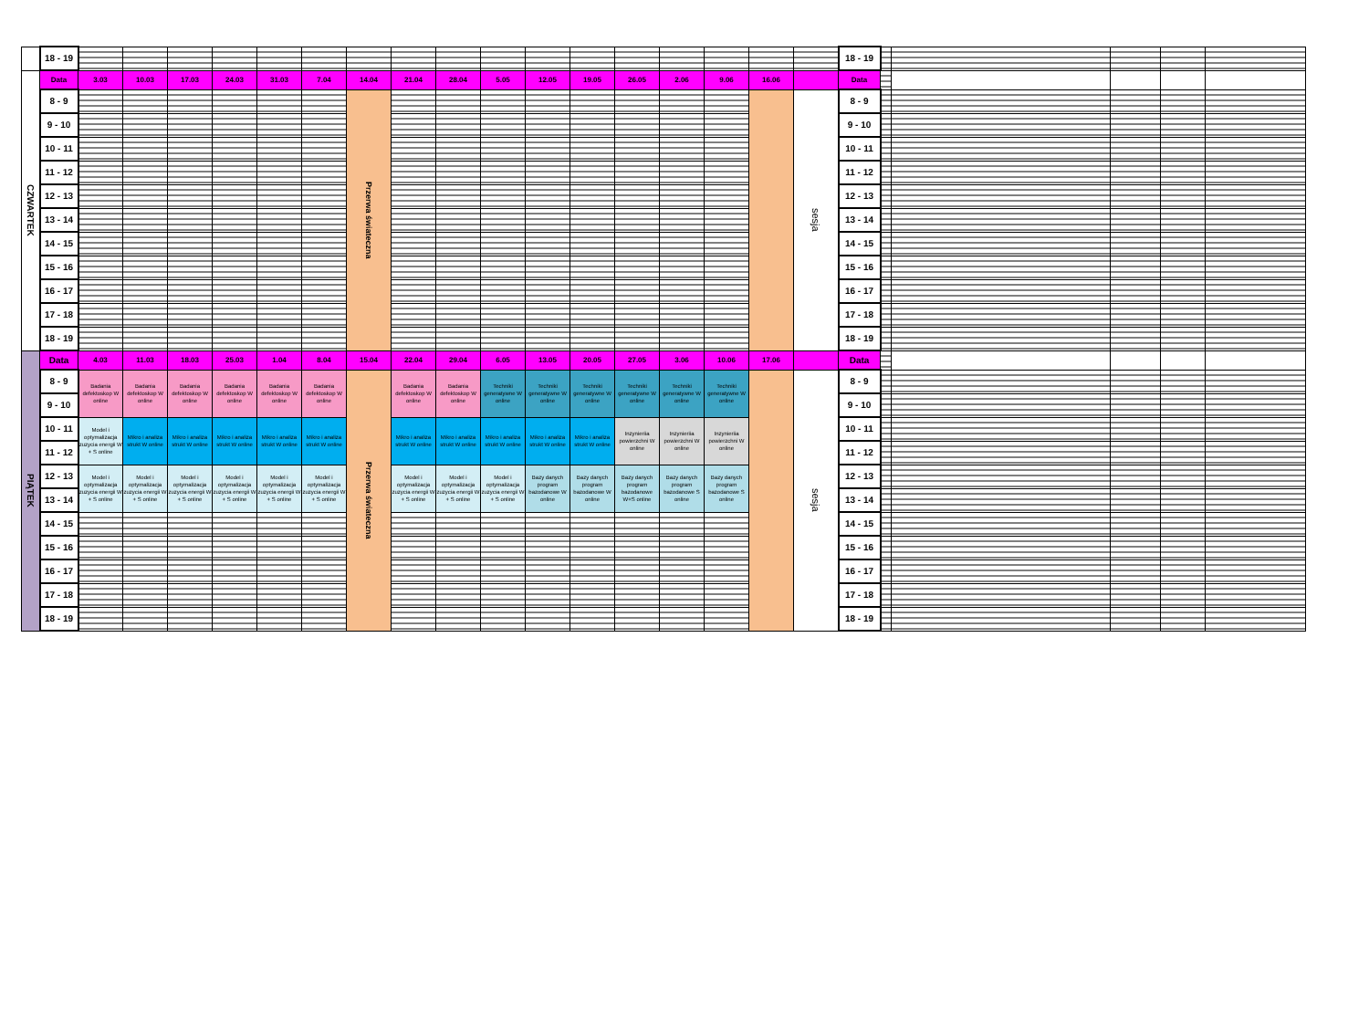| | 18 - 19 | | | | | | | | | | | | | | | | | | 18 - 19 | | | | | |
| CZWARTEK | Data | 3.03 | 10.03 | 17.03 | 24.03 | 31.03 | 7.04 | 14.04 | 21.04 | 28.04 | 5.05 | 12.05 | 19.05 | 26.05 | 2.06 | 9.06 | 16.06 | | Data | | | | | |
| | 8 - 9 | | | | | | | Przerwa świateczna | | | | | | | | | | sesja | 8 - 9 | | | | | |
| | 9 - 10 | | | | | | | | | | | | | | | | | | 9 - 10 | | | | | |
| | 10 - 11 | | | | | | | | | | | | | | | | | | 10 - 11 | | | | | |
| | 11 - 12 | | | | | | | | | | | | | | | | | | 11 - 12 | | | | | |
| | 12 - 13 | | | | | | | | | | | | | | | | | | 12 - 13 | | | | | |
| | 13 - 14 | | | | | | | | | | | | | | | | | | 13 - 14 | | | | | |
| | 14 - 15 | | | | | | | | | | | | | | | | | | 14 - 15 | | | | | |
| | 15 - 16 | | | | | | | | | | | | | | | | | | 15 - 16 | | | | | |
| | 16 - 17 | | | | | | | | | | | | | | | | | | 16 - 17 | | | | | |
| | 17 - 18 | | | | | | | | | | | | | | | | | | 17 - 18 | | | | | |
| | 18 - 19 | | | | | | | | | | | | | | | | | | 18 - 19 | | | | | |
| PIĄTEK | Data | 4.03 | 11.03 | 18.03 | 25.03 | 1.04 | 8.04 | 15.04 | 22.04 | 29.04 | 6.05 | 13.05 | 20.05 | 27.05 | 3.06 | 10.06 | 17.06 | | Data | | | | | |
| | 8 - 9 | Badania defektoskop W online | Badania defektoskop W online | Badania defektoskop W online | Badania defektoskop W online | Badania defektoskop W online | Badania defektoskop W online | Przerwa świateczna | Badania defektoskop W online | Badania defektoskop W online | Techniki generatywne W online | Techniki generatywne W online | Techniki generatywne W online | Techniki generatywne W online | Techniki generatywne W online | Techniki generatywne W online | | sesja | 8 - 9 | | | | | |
| | 9 - 10 | | | | | | | | | | | | | | | | | | 9 - 10 | | | | | |
| | 10 - 11 | Model i optymalizacja zuzycia energii W + S online | Mikro i analiza strukt W online | Mikro i analiza strukt W online | Mikro i analiza strukt W online | Mikro i analiza strukt W online | Mikro i analiza strukt W online | | Mikro i analiza strukt W online | Mikro i analiza strukt W online | Mikro i analiza strukt W online | Mikro i analiza strukt W online | Mikro i analiza strukt W online | Inzynieriia powierzchni W online | Inzynieriia powierzchni W online | Inzynieriia powierzchni W online | | | 10 - 11 | | | | | |
| | 11 - 12 | | | | | | | | | | | | | | | | | | 11 - 12 | | | | | |
| | 12 - 13 | Model i optymalizacja zuzycia energii W + S online | Model i optymalizacja zuzycia energii W + S online | Model i optymalizacja zuzycia energii W + S online | Model i optymalizacja zuzycia energii W + S online | Model i optymalizacja zuzycia energii W + S online | Model i optymalizacja zuzycia energii W + S online | | Model i optymalizacja zuzycia energii W + S online | Model i optymalizacja zuzycia energii W + S online | Model i optymalizacja zuzycia energii W + S online | Bazy danych program bazodanowe W online | Bazy danych program bazodanowe W online | Bazy danych program bazodanowe W+S online | Bazy danych program bazodanowe S online | Bazy danych program bazodanowe S online | | | 12 - 13 | | | | | |
| | 13 - 14 | | | | | | | | | | | | | | | | | | 13 - 14 | | | | | |
| | 14 - 15 | | | | | | | | | | | | | | | | | | 14 - 15 | | | | | |
| | 15 - 16 | | | | | | | | | | | | | | | | | | 15 - 16 | | | | | |
| | 16 - 17 | | | | | | | | | | | | | | | | | | 16 - 17 | | | | | |
| | 17 - 18 | | | | | | | | | | | | | | | | | | 17 - 18 | | | | | |
| | 18 - 19 | | | | | | | | | | | | | | | | | | 18 - 19 | | | | | |